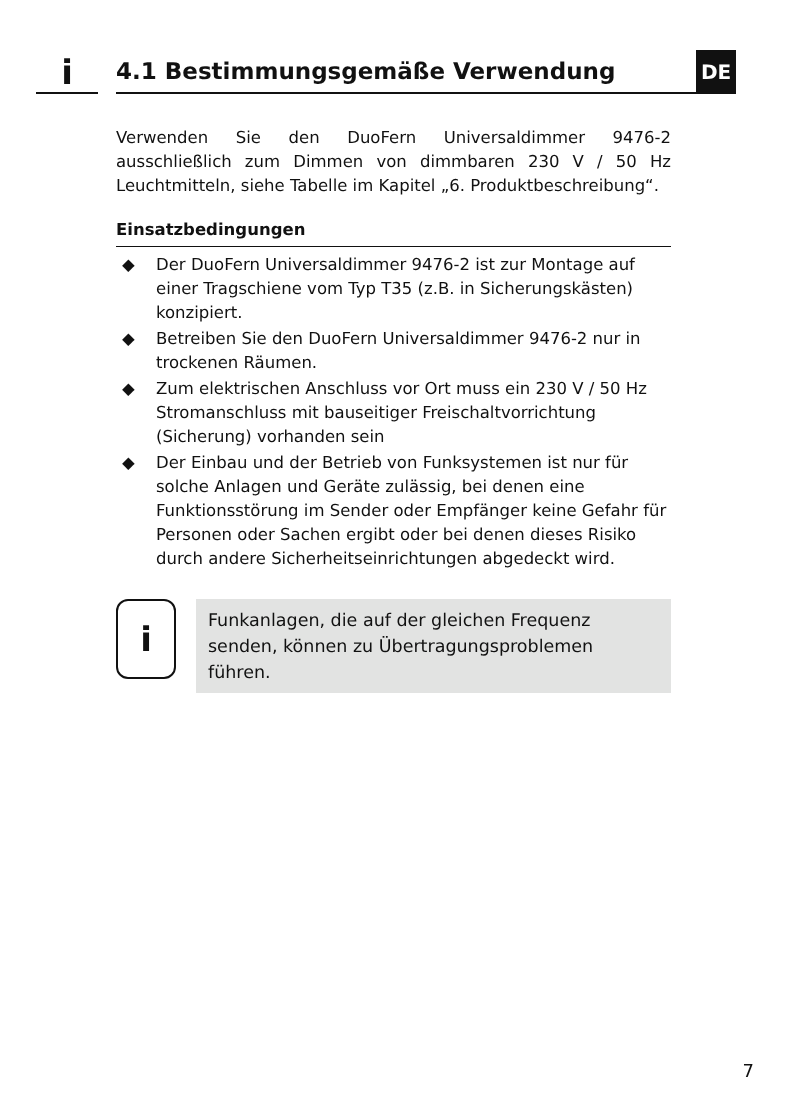i
4.1 Bestimmungsgemäße Verwendung
DE
Verwenden Sie den DuoFern Universaldimmer 9476-2 ausschließlich zum Dimmen von dimmbaren 230 V / 50 Hz Leuchtmitteln, siehe Tabelle im Kapitel „6. Produktbeschreibung“.
Einsatzbedingungen
◆ Der DuoFern Universaldimmer 9476-2 ist zur Montage auf einer Tragschiene vom Typ T35 (z.B. in Sicherungskästen) konzipiert.
◆ Betreiben Sie den DuoFern Universaldimmer 9476-2 nur in trockenen Räumen.
◆ Zum elektrischen Anschluss vor Ort muss ein 230 V / 50 Hz Stromanschluss mit bauseitiger Freischaltvorrichtung (Sicherung) vorhanden sein
◆ Der Einbau und der Betrieb von Funksystemen ist nur für solche Anlagen und Geräte zulässig, bei denen eine Funktionsstörung im Sender oder Empfänger keine Gefahr für Personen oder Sachen ergibt oder bei denen dieses Risiko durch andere Sicherheitseinrichtungen abgedeckt wird.
i
Funkanlagen, die auf der gleichen Frequenz senden, können zu Übertragungsproblemen führen.
7